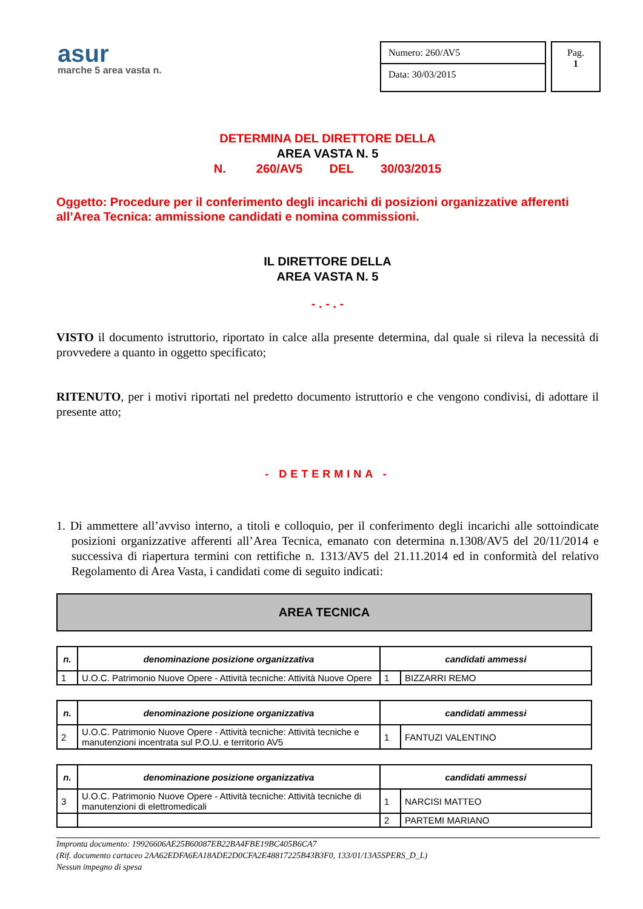asur
marche 5 area vasta n.
Numero: 260/AV5
Data: 30/03/2015
Pag.
1
DETERMINA DEL DIRETTORE DELLA
AREA VASTA N. 5
N. 260/AV5 DEL 30/03/2015
Oggetto: Procedure per il conferimento degli incarichi di posizioni organizzative afferenti all’Area Tecnica: ammissione candidati e nomina commissioni.
IL DIRETTORE DELLA
AREA VASTA N. 5
- . - . -
VISTO il documento istruttorio, riportato in calce alla presente determina, dal quale si rileva la necessità di provvedere a quanto in oggetto specificato;
RITENUTO, per i motivi riportati nel predetto documento istruttorio e che vengono condivisi, di adottare il presente atto;
- DETERMINA -
1. Di ammettere all’avviso interno, a titoli e colloquio, per il conferimento degli incarichi alle sottoindicate posizioni organizzative afferenti all’Area Tecnica, emanato con determina n.1308/AV5 del 20/11/2014 e successiva di riapertura termini con rettifiche n. 1313/AV5 del 21.11.2014 ed in conformità del relativo Regolamento di Area Vasta, i candidati come di seguito indicati:
AREA TECNICA
| n. | denominazione posizione organizzativa | candidati ammessi | |
| --- | --- | --- | --- |
| 1 | U.O.C. Patrimonio Nuove Opere - Attività tecniche: Attività Nuove Opere | 1 | BIZZARRI REMO |
| n. | denominazione posizione organizzativa | candidati ammessi | |
| --- | --- | --- | --- |
| 2 | U.O.C. Patrimonio Nuove Opere - Attività tecniche: Attività tecniche e manutenzioni incentrata sul P.O.U. e territorio AV5 | 1 | FANTUZI VALENTINO |
| n. | denominazione posizione organizzativa | candidati ammessi | |
| --- | --- | --- | --- |
| 3 | U.O.C. Patrimonio Nuove Opere - Attività tecniche: Attività tecniche di manutenzioni di elettromedicali | 1 | NARCISI MATTEO |
| | | 2 | PARTEMI MARIANO |
Impronta documento: 19926606AE25B60087EB22BA4FBE19BC405B6CA7
(Rif. documento cartaceo 2AA62EDFA6EA18ADE2D0CFA2E48817225B43B3F0, 133/01/13A5SPERS_D_L)
Nessun impegno di spesa